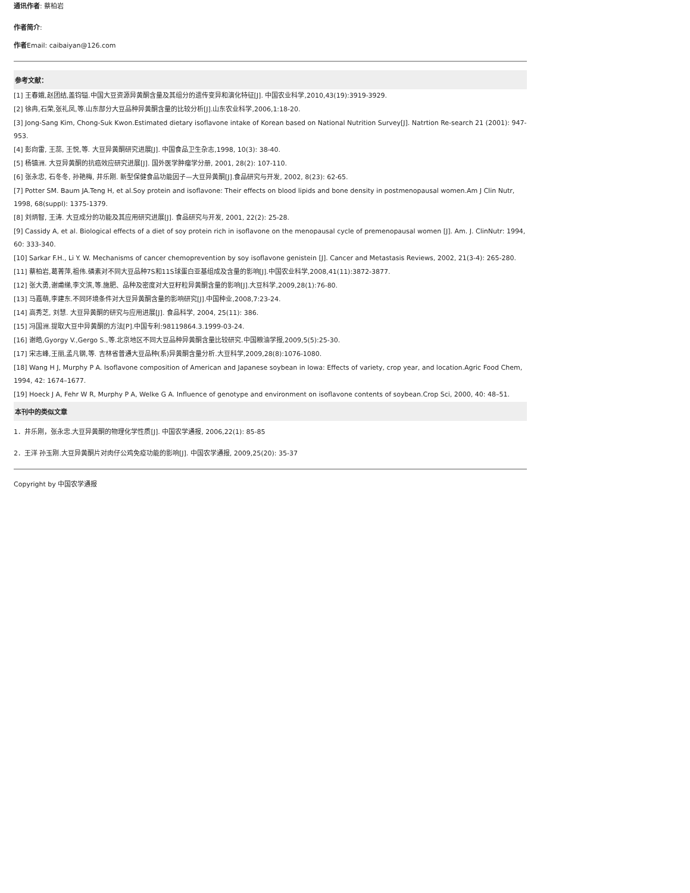通讯作者: 蔡柏岩
作者简介:
作者Email: caibaiyan@126.com
参考文献：
[1] 王春娥,赵团结,盖钧镒.中国大豆资源异黄酮含量及其组分的遗传变异和演化特征[J]. 中国农业科学,2010,43(19):3919-3929.
[2] 徐冉,石荣,张礼凤,等.山东部分大豆品种异黄酮含量的比较分析[J].山东农业科学,2006,1:18-20.
[3] Jong-Sang Kim, Chong-Suk Kwon.Estimated dietary isoflavone intake of Korean based on National Nutrition Survey[J]. Natrtion Re-search 21 (2001): 947-953.
[4] 彭向雷, 王蕊, 王悦,等. 大豆异黄酮研究进展[J]. 中国食品卫生杂志,1998, 10(3): 38-40.
[5] 杨镇洲. 大豆异黄酮的抗癌效应研究进展[J]. 国外医学肿瘤学分册, 2001, 28(2): 107-110.
[6] 张永忠, 石冬冬, 孙艳梅, 井乐刚. 新型保健食品功能因子—大豆异黄酮[J].食品研究与开发, 2002, 8(23): 62-65.
[7] Potter SM. Baum JA.Teng H, et al.Soy protein and isoflavone: Their effects on blood lipids and bone density in postmenopausal women.Am J Clin Nutr, 1998, 68(suppl): 1375-1379.
[8] 刘炳智, 王涛. 大豆成分的功能及其应用研究进展[J]. 食品研究与开发, 2001, 22(2): 25-28.
[9] Cassidy A, et al. Biological effects of a diet of soy protein rich in isoflavone on the menopausal cycle of premenopausal women [J]. Am. J. ClinNutr: 1994, 60: 333-340.
[10] Sarkar F.H., Li Y. W. Mechanisms of cancer chemoprevention by soy isoflavone genistein [J]. Cancer and Metastasis Reviews, 2002, 21(3-4): 265-280.
[11] 蔡柏岩,葛菁萍,祖伟.磷素对不同大豆品种7S和11S球蛋白亚基组成及含量的影响[J].中国农业科学,2008,41(11):3872-3877.
[12] 张大勇,谢甫绨,李文滨,等.施肥、品种及密度对大豆籽粒异黄酮含量的影响[J].大豆科学,2009,28(1):76-80.
[13] 马嘉萌,李建东.不同环境条件对大豆异黄酮含量的影响研究[J].中国种业,2008,7:23-24.
[14] 高秀芝, 刘慧. 大豆异黄酮的研究与应用进展[J]. 食品科学, 2004, 25(11): 386.
[15] 冯国洲.提取大豆中异黄酮的方法[P].中国专利:98119864.3.1999-03-24.
[16] 谢皓,Gyorgy V.,Gergo S.,等.北京地区不同大豆品种异黄酮含量比较研究.中国粮油学报,2009,5(5):25-30.
[17] 宋志峰,王丽,孟凡钢,等. 吉林省普通大豆品种(系)异黄酮含量分析.大豆科学,2009,28(8):1076-1080.
[18] Wang H J, Murphy P A. Isoflavone composition of American and Japanese soybean in Iowa: Effects of variety, crop year, and location.Agric Food Chem, 1994, 42: 1674–1677.
[19] Hoeck J A, Fehr W R, Murphy P A, Welke G A. Influence of genotype and environment on isoflavone contents of soybean.Crop Sci, 2000, 40: 48–51.
本刊中的类似文章
1．井乐刚，张永忠.大豆异黄酮的物理化学性质[J]. 中国农学通报, 2006,22(1): 85-85
2．王洋 孙玉刚.大豆异黄酮片对肉仔公鸡免疫功能的影响[J]. 中国农学通报, 2009,25(20): 35-37
Copyright by 中国农学通报